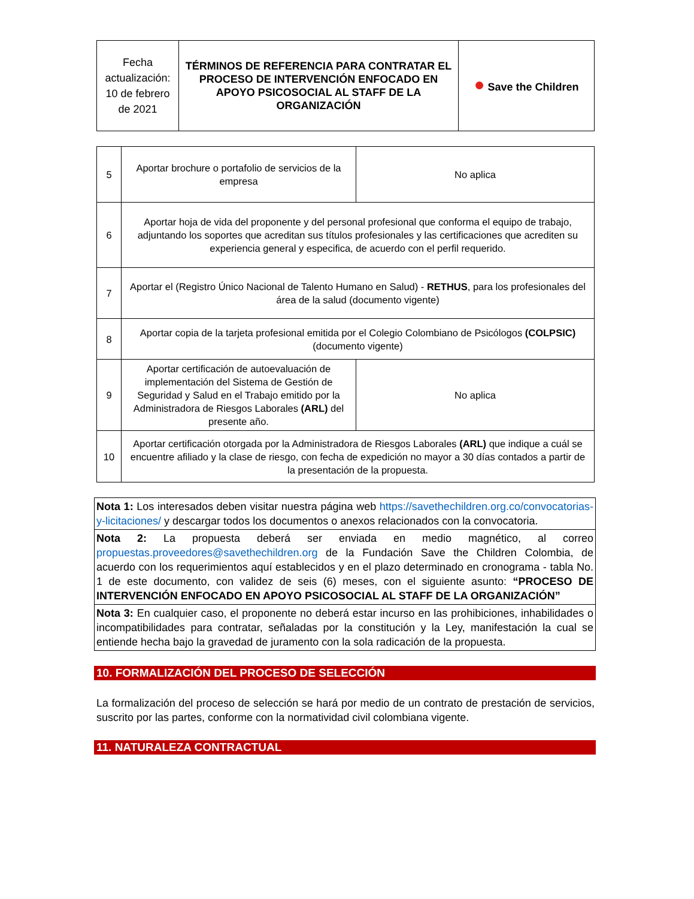| Fecha actualización: 10 de febrero de 2021 | TÉRMINOS DE REFERENCIA PARA CONTRATAR EL PROCESO DE INTERVENCIÓN ENFOCADO EN APOYO PSICOSOCIAL AL STAFF DE LA ORGANIZACIÓN | ● Save the Children |
| 5 | Aportar brochure o portafolio de servicios de la empresa | No aplica |
| 6 | Aportar hoja de vida del proponente y del personal profesional que conforma el equipo de trabajo, adjuntando los soportes que acreditan sus títulos profesionales y las certificaciones que acrediten su experiencia general y especifica, de acuerdo con el perfil requerido. | |
| 7 | Aportar el (Registro Único Nacional de Talento Humano en Salud) - RETHUS , para los profesionales del área de la salud (documento vigente) | |
| 8 | Aportar copia de la tarjeta profesional emitida por el Colegio Colombiano de Psicólogos (COLPSIC) (documento vigente) | |
| 9 | Aportar certificación de autoevaluación de implementación del Sistema de Gestión de Seguridad y Salud en el Trabajo emitido por la Administradora de Riesgos Laborales (ARL) del presente año. | No aplica |
| 10 | Aportar certificación otorgada por la Administradora de Riesgos Laborales (ARL) que indique a cuál se encuentre afiliado y la clase de riesgo, con fecha de expedición no mayor a 30 días contados a partir de la presentación de la propuesta. | |
| Nota 1: Los interesados deben visitar nuestra página web https://savethechildren.org.co/convocatorias-y-licitaciones/ y descargar todos los documentos o anexos relacionados con la convocatoria. |
| Nota 2: La propuesta deberá ser enviada en medio magnético, al correo propuestas.proveedores@savethechildren.org de la Fundación Save the Children Colombia, de acuerdo con los requerimientos aquí establecidos y en el plazo determinado en cronograma - tabla No. 1 de este documento, con validez de seis (6) meses, con el siguiente asunto: “PROCESO DE INTERVENCIÓN ENFOCADO EN APOYO PSICOSOCIAL AL STAFF DE LA ORGANIZACIÓN” |
| Nota 3: En cualquier caso, el proponente no deberá estar incurso en las prohibiciones, inhabilidades o incompatibilidades para contratar, señaladas por la constitución y la Ley, manifestación la cual se entiende hecha bajo la gravedad de juramento con la sola radicación de la propuesta. |
10. FORMALIZACIÓN DEL PROCESO DE SELECCIÓN
La formalización del proceso de selección se hará por medio de un contrato de prestación de servicios, suscrito por las partes, conforme con la normatividad civil colombiana vigente.
11. NATURALEZA CONTRACTUAL